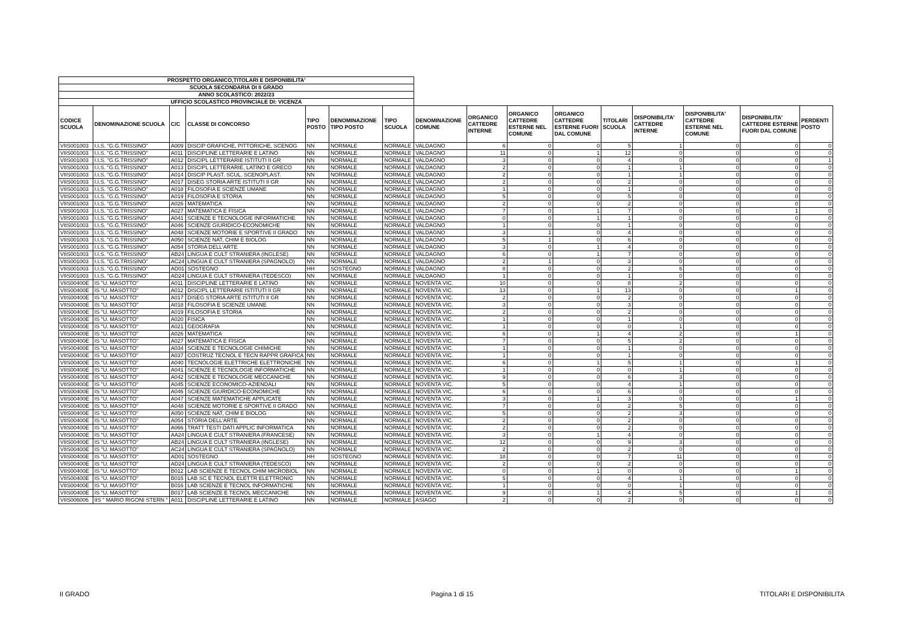| PROSPETTO ORGANICO,TITOLARI E DISPONIBILITA' | | | | | | | | | | | | | | | |
| SCUOLA SECONDARIA DI II GRADO | | | | | | | | | | | | | | | |
| ANNO SCOLASTICO: 2022/23 | | | | | | | | | | | | | | | |
| UFFICIO SCOLASTICO PROVINCIALE DI: VICENZA | | | | | | | | | | | | | | | |
| CODICE SCUOLA | DENOMINAZIONE SCUOLA | C/C | CLASSE DI CONCORSO | TIPO POSTO | DENOMINAZIONE TIPO POSTO | TIPO SCUOLA | DENOMINAZIONE COMUNE | ORGANICO CATTEDRE INTERNE | ORGANICO CATTEDRE ESTERNE NEL COMUNE | ORGANICO CATTEDRE ESTERNE FUORI DAL COMUNE | TITOLARI SCUOLA | DISPONIBILITA' CATTEDRE INTERNE | DISPONIBILITA' CATTEDRE ESTERNE NEL COMUNE | DISPONIBILITA' CATTEDRE ESTERNE FUORI DAL COMUNE | PERDENTI POSTO |
| VIIS001003 | I.I.S. "G.G.TRISSINO" | A009 | DISCIP GRAFICHE, PITTORICHE, SCENOG | NN | NORMALE | NORMALE | VALDAGNO | 6 | 0 | 0 | 5 | 1 | 0 | 0 | 0 |
| VIIS001003 | I.I.S. "G.G.TRISSINO" | A011 | DISCIPLINE LETTERARIE E LATINO | NN | NORMALE | NORMALE | VALDAGNO | 11 | 0 | 1 | 12 | 0 | 0 | 0 | 0 |
| VIIS001003 | I.I.S. "G.G.TRISSINO" | A012 | DISCIPL LETTERARIE ISTITUTI II GR | NN | NORMALE | NORMALE | VALDAGNO | 3 | 0 | 0 | 4 | 0 | 0 | 0 | 1 |
| VIIS001003 | I.I.S. "G.G.TRISSINO" | A013 | DISCIPL LETTERARIE, LATINO E GRECO | NN | NORMALE | NORMALE | VALDAGNO | 2 | 0 | 0 | 1 | 1 | 0 | 0 | 0 |
| VIIS001003 | I.I.S. "G.G.TRISSINO" | A014 | DISCIP PLAST. SCUL. SCENOPLAST. | NN | NORMALE | NORMALE | VALDAGNO | 2 | 0 | 0 | 1 | 1 | 0 | 0 | 0 |
| VIIS001003 | I.I.S. "G.G.TRISSINO" | A017 | DISEG STORIA ARTE ISTITUTI II GR | NN | NORMALE | NORMALE | VALDAGNO | 2 | 0 | 0 | 2 | 0 | 0 | 0 | 0 |
| VIIS001003 | I.I.S. "G.G.TRISSINO" | A018 | FILOSOFIA E SCIENZE UMANE | NN | NORMALE | NORMALE | VALDAGNO | 1 | 0 | 0 | 1 | 0 | 0 | 0 | 0 |
| VIIS001003 | I.I.S. "G.G.TRISSINO" | A019 | FILOSOFIA E STORIA | NN | NORMALE | NORMALE | VALDAGNO | 5 | 0 | 0 | 5 | 0 | 0 | 0 | 0 |
| VIIS001003 | I.I.S. "G.G.TRISSINO" | A026 | MATEMATICA | NN | NORMALE | NORMALE | VALDAGNO | 2 | 0 | 0 | 2 | 0 | 0 | 0 | 0 |
| VIIS001003 | I.I.S. "G.G.TRISSINO" | A027 | MATEMATICA E FISICA | NN | NORMALE | NORMALE | VALDAGNO | 7 | 0 | 1 | 7 | 0 | 0 | 1 | 0 |
| VIIS001003 | I.I.S. "G.G.TRISSINO" | A041 | SCIENZE E TECNOLOGIE INFORMATICHE | NN | NORMALE | NORMALE | VALDAGNO | 0 | 0 | 1 | 1 | 0 | 0 | 0 | 0 |
| VIIS001003 | I.I.S. "G.G.TRISSINO" | A046 | SCIENZE GIURIDICO-ECONOMICHE | NN | NORMALE | NORMALE | VALDAGNO | 1 | 0 | 0 | 1 | 0 | 0 | 0 | 0 |
| VIIS001003 | I.I.S. "G.G.TRISSINO" | A048 | SCIENZE MOTORIE E SPORTIVE II GRADO | NN | NORMALE | NORMALE | VALDAGNO | 3 | 1 | 0 | 4 | 0 | 0 | 0 | 0 |
| VIIS001003 | I.I.S. "G.G.TRISSINO" | A050 | SCIENZE NAT, CHIM E BIOLOG | NN | NORMALE | NORMALE | VALDAGNO | 5 | 1 | 0 | 6 | 0 | 0 | 0 | 0 |
| VIIS001003 | I.I.S. "G.G.TRISSINO" | A054 | STORIA DELL'ARTE | NN | NORMALE | NORMALE | VALDAGNO | 3 | 0 | 1 | 4 | 0 | 0 | 0 | 0 |
| VIIS001003 | I.I.S. "G.G.TRISSINO" | AB24 | LINGUA E CULT STRANIERA (INGLESE) | NN | NORMALE | NORMALE | VALDAGNO | 6 | 0 | 1 | 7 | 0 | 0 | 0 | 0 |
| VIIS001003 | I.I.S. "G.G.TRISSINO" | AC24 | LINGUA E CULT STRANIERA (SPAGNOLO) | NN | NORMALE | NORMALE | VALDAGNO | 2 | 1 | 0 | 3 | 0 | 0 | 0 | 0 |
| VIIS001003 | I.I.S. "G.G.TRISSINO" | AD01 | SOSTEGNO | HH | SOSTEGNO | NORMALE | VALDAGNO | 8 | 0 | 0 | 2 | 6 | 0 | 0 | 0 |
| VIIS001003 | I.I.S. "G.G.TRISSINO" | AD24 | LINGUA E CULT STRANIERA (TEDESCO) | NN | NORMALE | NORMALE | VALDAGNO | 1 | 0 | 0 | 1 | 0 | 0 | 0 | 0 |
| VIIS00400E | IS "U. MASOTTO" | A011 | DISCIPLINE LETTERARIE E LATINO | NN | NORMALE | NORMALE | NOVENTA VIC. | 10 | 0 | 0 | 8 | 2 | 0 | 0 | 0 |
| VIIS00400E | IS "U. MASOTTO" | A012 | DISCIPL LETTERARIE ISTITUTI II GR | NN | NORMALE | NORMALE | NOVENTA VIC. | 13 | 0 | 1 | 13 | 0 | 0 | 1 | 0 |
| VIIS00400E | IS "U. MASOTTO" | A017 | DISEG STORIA ARTE ISTITUTI II GR | NN | NORMALE | NORMALE | NOVENTA VIC. | 2 | 0 | 0 | 2 | 0 | 0 | 0 | 0 |
| VIIS00400E | IS "U. MASOTTO" | A018 | FILOSOFIA E SCIENZE UMANE | NN | NORMALE | NORMALE | NOVENTA VIC. | 3 | 0 | 0 | 3 | 0 | 0 | 0 | 0 |
| VIIS00400E | IS "U. MASOTTO" | A019 | FILOSOFIA E STORIA | NN | NORMALE | NORMALE | NOVENTA VIC. | 2 | 0 | 0 | 2 | 0 | 0 | 0 | 0 |
| VIIS00400E | IS "U. MASOTTO" | A020 | FISICA | NN | NORMALE | NORMALE | NOVENTA VIC. | 1 | 0 | 0 | 1 | 0 | 0 | 0 | 0 |
| VIIS00400E | IS "U. MASOTTO" | A021 | GEOGRAFIA | NN | NORMALE | NORMALE | NOVENTA VIC. | 1 | 0 | 0 | 0 | 1 | 0 | 0 | 0 |
| VIIS00400E | IS "U. MASOTTO" | A026 | MATEMATICA | NN | NORMALE | NORMALE | NOVENTA VIC. | 6 | 0 | 1 | 4 | 2 | 0 | 1 | 0 |
| VIIS00400E | IS "U. MASOTTO" | A027 | MATEMATICA E FISICA | NN | NORMALE | NORMALE | NOVENTA VIC. | 7 | 0 | 0 | 5 | 2 | 0 | 0 | 0 |
| VIIS00400E | IS "U. MASOTTO" | A034 | SCIENZE E TECNOLOGIE CHIMICHE | NN | NORMALE | NORMALE | NOVENTA VIC. | 1 | 0 | 0 | 1 | 0 | 0 | 0 | 0 |
| VIIS00400E | IS "U. MASOTTO" | A037 | COSTRUZ TECNOL E TECN RAPPR GRAFICA | NN | NORMALE | NORMALE | NOVENTA VIC. | 1 | 0 | 0 | 1 | 0 | 0 | 0 | 0 |
| VIIS00400E | IS "U. MASOTTO" | A040 | TECNOLOGIE ELETTRICHE ELETTRONICHE | NN | NORMALE | NORMALE | NOVENTA VIC. | 6 | 0 | 1 | 5 | 1 | 0 | 1 | 0 |
| VIIS00400E | IS "U. MASOTTO" | A041 | SCIENZE E TECNOLOGIE INFORMATICHE | NN | NORMALE | NORMALE | NOVENTA VIC. | 1 | 0 | 0 | 0 | 1 | 0 | 0 | 0 |
| VIIS00400E | IS "U. MASOTTO" | A042 | SCIENZE E TECNOLOGIE MECCANICHE | NN | NORMALE | NORMALE | NOVENTA VIC. | 9 | 0 | 0 | 6 | 3 | 0 | 0 | 0 |
| VIIS00400E | IS "U. MASOTTO" | A045 | SCIENZE ECONOMICO-AZIENDALI | NN | NORMALE | NORMALE | NOVENTA VIC. | 5 | 0 | 0 | 4 | 1 | 0 | 0 | 0 |
| VIIS00400E | IS "U. MASOTTO" | A046 | SCIENZE GIURIDICO-ECONOMICHE | NN | NORMALE | NORMALE | NOVENTA VIC. | 6 | 0 | 0 | 6 | 0 | 0 | 0 | 0 |
| VIIS00400E | IS "U. MASOTTO" | A047 | SCIENZE MATEMATICHE APPLICATE | NN | NORMALE | NORMALE | NOVENTA VIC. | 3 | 0 | 1 | 3 | 0 | 0 | 1 | 0 |
| VIIS00400E | IS "U. MASOTTO" | A048 | SCIENZE MOTORIE E SPORTIVE II GRADO | NN | NORMALE | NORMALE | NOVENTA VIC. | 7 | 0 | 0 | 2 | 5 | 0 | 0 | 0 |
| VIIS00400E | IS "U. MASOTTO" | A050 | SCIENZE NAT, CHIM E BIOLOG | NN | NORMALE | NORMALE | NOVENTA VIC. | 5 | 0 | 0 | 2 | 3 | 0 | 0 | 0 |
| VIIS00400E | IS "U. MASOTTO" | A054 | STORIA DELL'ARTE | NN | NORMALE | NORMALE | NOVENTA VIC. | 2 | 0 | 0 | 2 | 0 | 0 | 0 | 0 |
| VIIS00400E | IS "U. MASOTTO" | A066 | TRATT TESTI DATI APPLIC INFORMATICA | NN | NORMALE | NORMALE | NOVENTA VIC. | 2 | 0 | 0 | 2 | 0 | 0 | 0 | 0 |
| VIIS00400E | IS "U. MASOTTO" | AA24 | LINGUA E CULT STRANIERA (FRANCESE) | NN | NORMALE | NORMALE | NOVENTA VIC. | 3 | 0 | 1 | 4 | 0 | 0 | 0 | 0 |
| VIIS00400E | IS "U. MASOTTO" | AB24 | LINGUA E CULT STRANIERA (INGLESE) | NN | NORMALE | NORMALE | NOVENTA VIC. | 12 | 0 | 0 | 9 | 3 | 0 | 0 | 0 |
| VIIS00400E | IS "U. MASOTTO" | AC24 | LINGUA E CULT STRANIERA (SPAGNOLO) | NN | NORMALE | NORMALE | NOVENTA VIC. | 2 | 0 | 0 | 2 | 0 | 0 | 0 | 0 |
| VIIS00400E | IS "U. MASOTTO" | AD01 | SOSTEGNO | HH | SOSTEGNO | NORMALE | NOVENTA VIC. | 18 | 0 | 0 | 7 | 11 | 0 | 0 | 0 |
| VIIS00400E | IS "U. MASOTTO" | AD24 | LINGUA E CULT STRANIERA (TEDESCO) | NN | NORMALE | NORMALE | NOVENTA VIC. | 2 | 0 | 0 | 2 | 0 | 0 | 0 | 0 |
| VIIS00400E | IS "U. MASOTTO" | B012 | LAB SCIENZE E TECNOL CHIM MICROBIOL | NN | NORMALE | NORMALE | NOVENTA VIC. | 0 | 0 | 1 | 0 | 0 | 0 | 1 | 0 |
| VIIS00400E | IS "U. MASOTTO" | B015 | LAB SC E TECNOL ELETTR ELETTRONIC | NN | NORMALE | NORMALE | NOVENTA VIC. | 5 | 0 | 0 | 4 | 1 | 0 | 0 | 0 |
| VIIS00400E | IS "U. MASOTTO" | B016 | LAB SCIENZE E TECNOL INFORMATICHE | NN | NORMALE | NORMALE | NOVENTA VIC. | 1 | 0 | 0 | 0 | 1 | 0 | 0 | 0 |
| VIIS00400E | IS "U. MASOTTO" | B017 | LAB SCIENZE E TECNOL MECCANICHE | NN | NORMALE | NORMALE | NOVENTA VIC. | 9 | 0 | 1 | 4 | 5 | 0 | 1 | 0 |
| VIIS006006 | IIS " MARIO RIGONI STERN " | A011 | DISCIPLINE LETTERARIE E LATINO | NN | NORMALE | NORMALE | ASIAGO | 2 | 0 | 0 | 2 | 0 | 0 | 0 | 0 |
II GRADO Pagina 1 di 15 TITOLARI E DISPONIBILITA